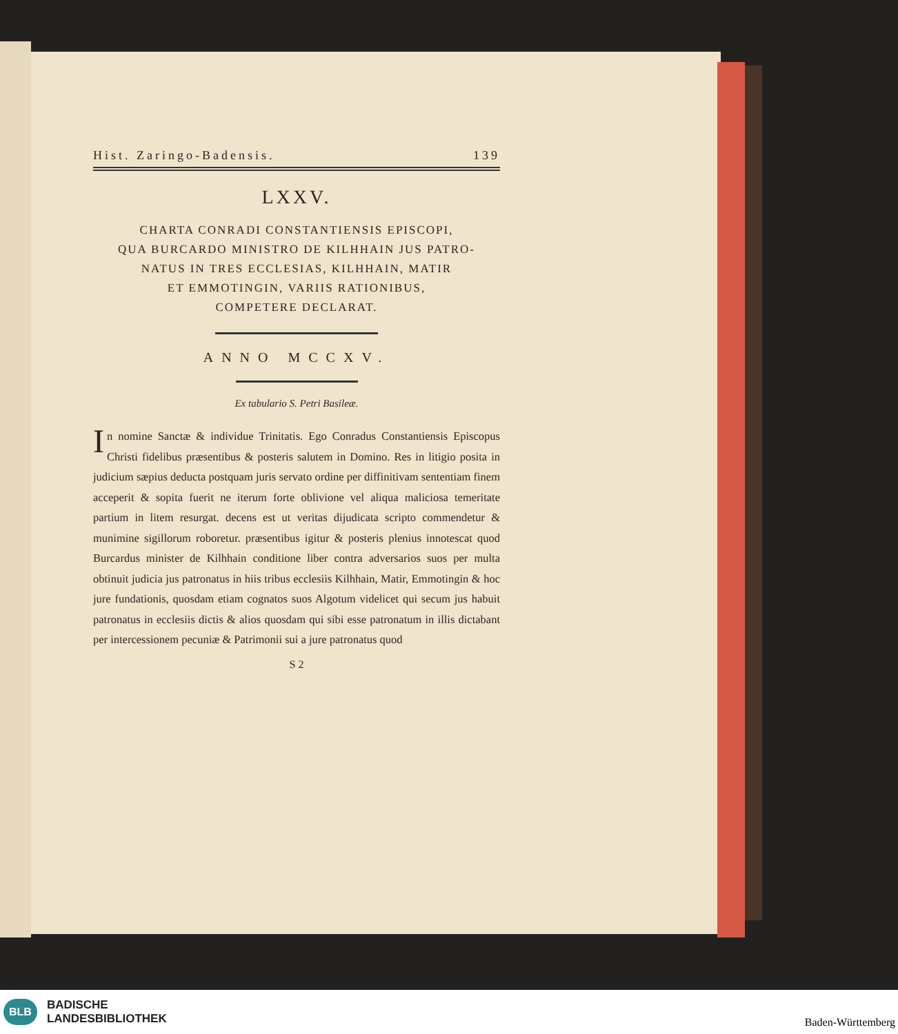Hist. Zaringo-Badensis. 139
LXXV.
CHARTA CONRADI CONSTANTIENSIS EPISCOPI,
QUA BURCARDO MINISTRO DE KILHHAIN JUS PATRO-
NATUS IN TRES ECCLESIAS, KILHHAIN, MATIR
ET EMMOTINGIN, VARIIS RATIONIBUS,
COMPETERE DECLARAT.
ANNO MCCXV.
Ex tabulario S. Petri Basileæ.
In nomine Sanctæ & individue Trinitatis. Ego Conradus Constantiensis Episcopus Christi fidelibus præsentibus & posteris salutem in Domino. Res in litigio posita in judicium sæpius deducta postquam juris servato ordine per diffinitivam sententiam finem acceperit & sopita fuerit ne iterum forte oblivione vel aliqua maliciosa temeritate partium in litem resurgat. decens est ut veritas dijudicata scripto commendetur & munimine sigillorum roboretur. præsentibus igitur & posteris plenius innotescat quod Burcardus minister de Kilhhain conditione liber contra adversarios suos per multa obtinuit judicia jus patronatus in hiis tribus ecclesiis Kilhhain, Matir, Emmotingin & hoc jure fundationis, quosdam etiam cognatos suos Algotum videlicet qui secum jus habuit patronatus in ecclesiis dictis & alios quosdam qui sibi esse patronatum in illis dictabant per intercessionem pecuniæ & Patrimonii sui a jure patronatus quod
S 2
BLB
BADISCHE
LANDESBIBLIOTHEK
Baden-Württemberg